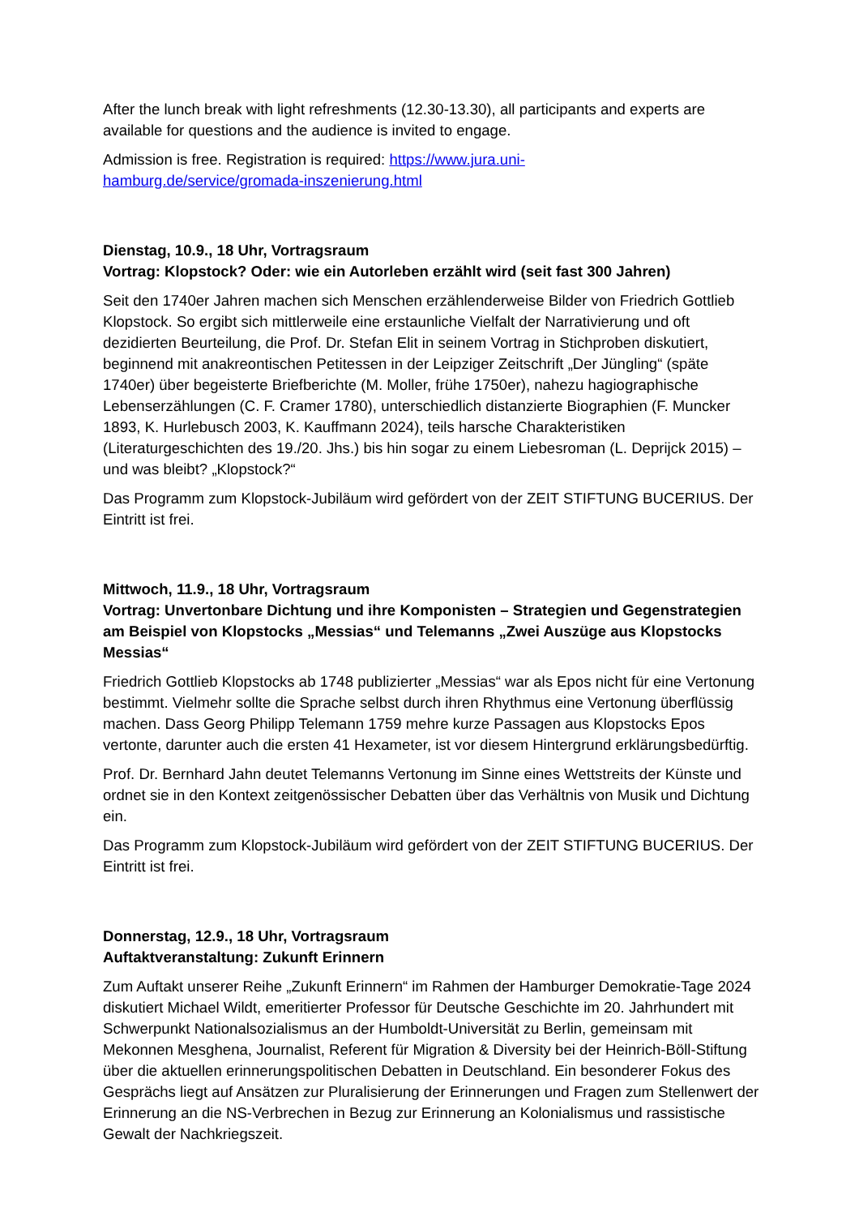After the lunch break with light refreshments (12.30-13.30), all participants and experts are available for questions and the audience is invited to engage.
Admission is free. Registration is required: https://www.jura.uni-
hamburg.de/service/gromada-inszenierung.html
Dienstag, 10.9., 18 Uhr, Vortragsraum
Vortrag: Klopstock? Oder: wie ein Autorleben erzählt wird (seit fast 300 Jahren)
Seit den 1740er Jahren machen sich Menschen erzählenderweise Bilder von Friedrich Gottlieb Klopstock. So ergibt sich mittlerweile eine erstaunliche Vielfalt der Narrativierung und oft dezidierten Beurteilung, die Prof. Dr. Stefan Elit in seinem Vortrag in Stichproben diskutiert, beginnend mit anakreontischen Petitessen in der Leipziger Zeitschrift „Der Jüngling“ (späte 1740er) über begeisterte Briefberichte (M. Moller, frühe 1750er), nahezu hagiographische Lebenserzählungen (C. F. Cramer 1780), unterschiedlich distanzierte Biographien (F. Muncker 1893, K. Hurlebusch 2003, K. Kauffmann 2024), teils harsche Charakteristiken (Literaturgeschichten des 19./20. Jhs.) bis hin sogar zu einem Liebesroman (L. Deprijck 2015) – und was bleibt? „Klopstock?“
Das Programm zum Klopstock-Jubiläum wird gefördert von der ZEIT STIFTUNG BUCERIUS. Der Eintritt ist frei.
Mittwoch, 11.9., 18 Uhr, Vortragsraum
Vortrag: Unvertonbare Dichtung und ihre Komponisten – Strategien und Gegenstrategien am Beispiel von Klopstocks „Messias“ und Telemanns „Zwei Auszüge aus Klopstocks Messias“
Friedrich Gottlieb Klopstocks ab 1748 publizierter „Messias“ war als Epos nicht für eine Vertonung bestimmt. Vielmehr sollte die Sprache selbst durch ihren Rhythmus eine Vertonung überflüssig machen. Dass Georg Philipp Telemann 1759 mehre kurze Passagen aus Klopstocks Epos vertonte, darunter auch die ersten 41 Hexameter, ist vor diesem Hintergrund erklärungsbedürftig.
Prof. Dr. Bernhard Jahn deutet Telemanns Vertonung im Sinne eines Wettstreits der Künste und ordnet sie in den Kontext zeitgenössischer Debatten über das Verhältnis von Musik und Dichtung ein.
Das Programm zum Klopstock-Jubiläum wird gefördert von der ZEIT STIFTUNG BUCERIUS. Der Eintritt ist frei.
Donnerstag, 12.9., 18 Uhr, Vortragsraum
Auftaktveranstaltung: Zukunft Erinnern
Zum Auftakt unserer Reihe „Zukunft Erinnern“ im Rahmen der Hamburger Demokratie-Tage 2024 diskutiert Michael Wildt, emeritierter Professor für Deutsche Geschichte im 20. Jahrhundert mit Schwerpunkt Nationalsozialismus an der Humboldt-Universität zu Berlin, gemeinsam mit Mekonnen Mesghena, Journalist, Referent für Migration & Diversity bei der Heinrich-Böll-Stiftung über die aktuellen erinnerungspolitischen Debatten in Deutschland. Ein besonderer Fokus des Gesprächs liegt auf Ansätzen zur Pluralisierung der Erinnerungen und Fragen zum Stellenwert der Erinnerung an die NS-Verbrechen in Bezug zur Erinnerung an Kolonialismus und rassistische Gewalt der Nachkriegszeit.